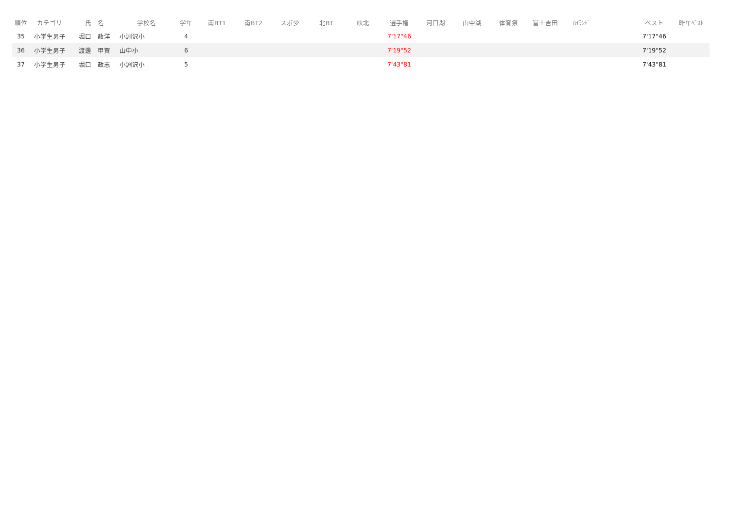| 順位 | カテゴリ | 氏 名 | 学校名 | 学年 | 南BT1 | 南BT2 | スポ少 | 北BT | 峡北 | 選手権 | 河口湖 | 山中湖 | 体育祭 | 富士吉田 | ﾊｲﾗﾝﾄﾞ | | ベスト | 昨年ﾍﾞｽﾄ |
| --- | --- | --- | --- | --- | --- | --- | --- | --- | --- | --- | --- | --- | --- | --- | --- | --- | --- | --- |
| 35 | 小学生男子 | 堀口 政洋 | 小淵沢小 | 4 | | | | | | 7'17"46 | | | | | | | 7'17"46 | |
| 36 | 小学生男子 | 渡邊 甲賀 | 山中小 | 6 | | | | | | 7'19"52 | | | | | | | 7'19"52 | |
| 37 | 小学生男子 | 堀口 政志 | 小淵沢小 | 5 | | | | | | 7'43"81 | | | | | | | 7'43"81 | |